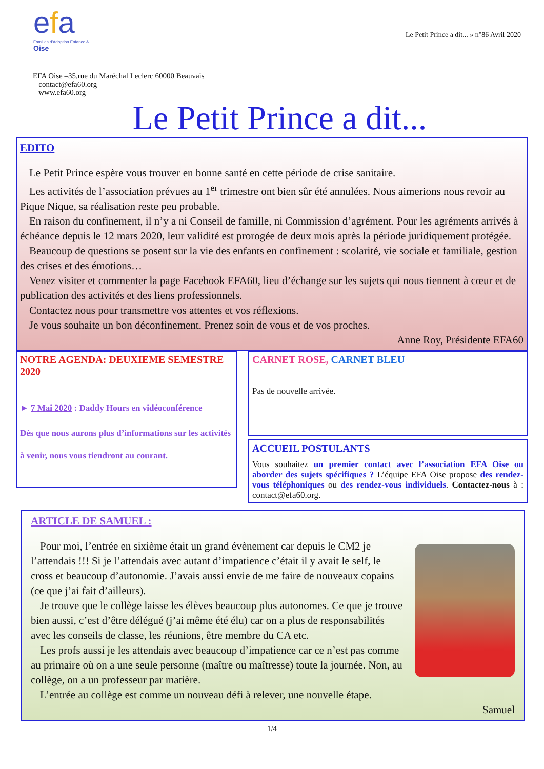efa
Familles d'Adoption Enfance & Oise
Le Petit Prince a dit... » n°86 Avril 2020
EFA Oise –35,rue du Maréchal Leclerc 60000 Beauvais
contact@efa60.org
www.efa60.org
Le Petit Prince a dit...
EDITO
Le Petit Prince espère vous trouver en bonne santé en cette période de crise sanitaire.
Les activités de l’association prévues au 1<sup>er</sup> trimestre ont bien sûr été annulées. Nous aimerions nous revoir au Pique Nique, sa réalisation reste peu probable.
En raison du confinement, il n’y a ni Conseil de famille, ni Commission d’agrément. Pour les agréments arrivés à échéance depuis le 12 mars 2020, leur validité est prorogée de deux mois après la période juridiquement protégée.
Beaucoup de questions se posent sur la vie des enfants en confinement : scolarité, vie sociale et familiale, gestion des crises et des émotions…
Venez visiter et commenter la page Facebook EFA60, lieu d’échange sur les sujets qui nous tiennent à cœur et de publication des activités et des liens professionnels.
Contactez nous pour transmettre vos attentes et vos réflexions.
Je vous souhaite un bon déconfinement. Prenez soin de vous et de vos proches.
Anne Roy, Présidente EFA60
NOTRE AGENDA: DEUXIEME SEMESTRE 2020
► 7 Mai 2020 : Daddy Hours en vidéoconférence
Dès que nous aurons plus d’informations sur les activités à venir, nous vous tiendront au courant.
CARNET ROSE, CARNET BLEU
Pas de nouvelle arrivée.
ACCUEIL POSTULANTS
Vous souhaitez un premier contact avec l’association EFA Oise ou aborder des sujets spécifiques ? L’équipe EFA Oise propose des rendez-vous téléphoniques ou des rendez-vous individuels. Contactez-nous à : contact@efa60.org.
ARTICLE DE SAMUEL :
Pour moi, l’entrée en sixième était un grand évènement car depuis le CM2 je l’attendais !!! Si je l’attendais avec autant d’impatience c’était il y avait le self, le cross et beaucoup d’autonomie. J’avais aussi envie de me faire de nouveaux copains (ce que j’ai fait d’ailleurs).
Je trouve que le collège laisse les élèves beaucoup plus autonomes. Ce que je trouve bien aussi, c’est d’être délégué (j’ai même été élu) car on a plus de responsabilités avec les conseils de classe, les réunions, être membre du CA etc.
Les profs aussi je les attendais avec beaucoup d’impatience car ce n’est pas comme au primaire où on a une seule personne (maître ou maîtresse) toute la journée. Non, au collège, on a un professeur par matière.
L’entrée au collège est comme un nouveau défi à relever, une nouvelle étape.
Samuel
1/4